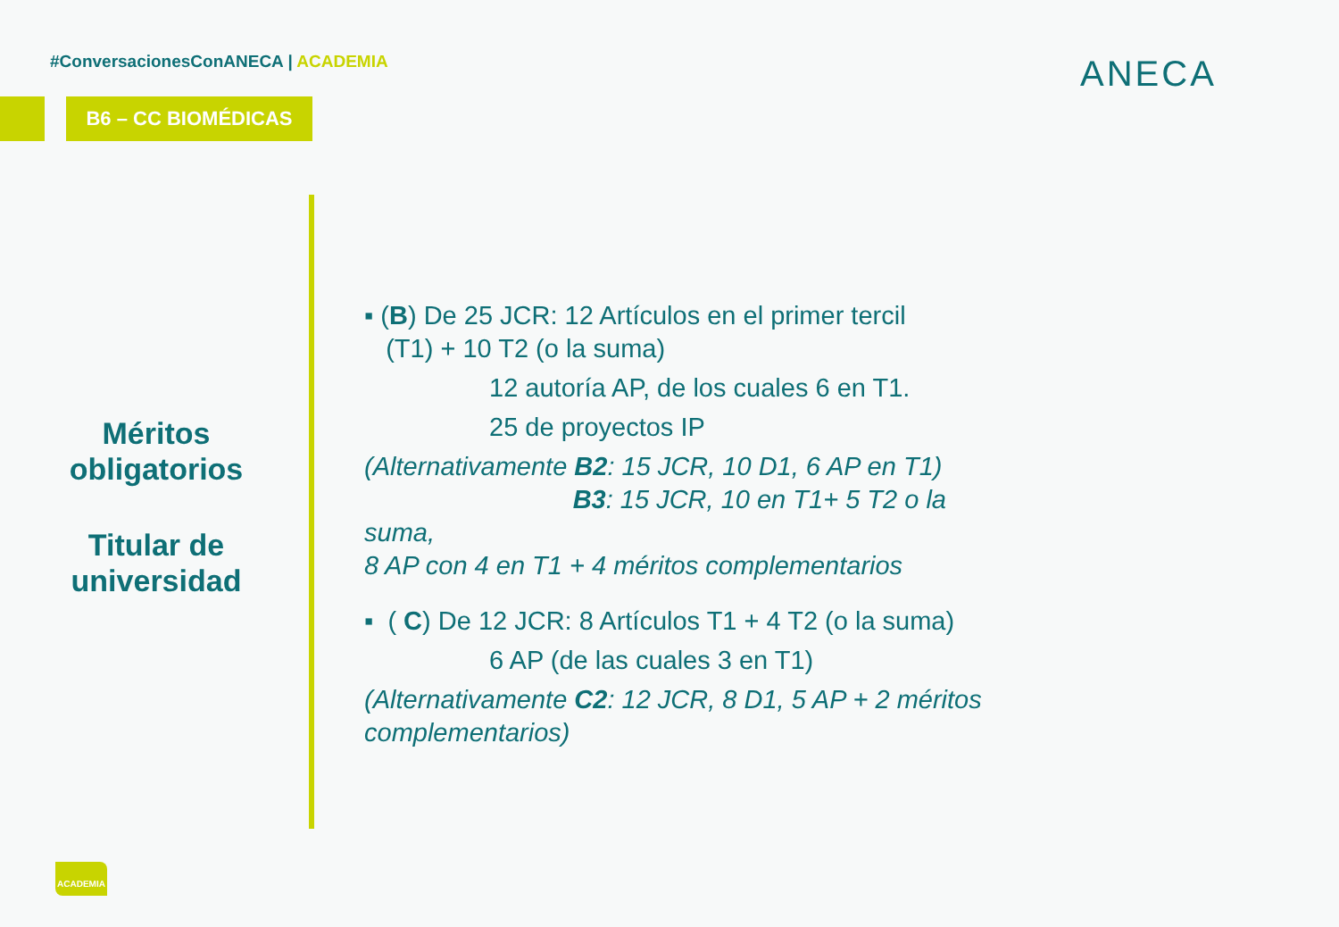#ConversacionesConANECA | ACADEMIA
B6 – CC BIOMÉDICAS
ANECA
Méritos obligatorios
Titular de universidad
▪ (B) De 25 JCR: 12 Artículos en el primer tercil
(T1) + 10 T2 (o la suma)
12 autoría AP, de los cuales 6 en T1.
25 de proyectos IP
(Alternativamente B2: 15 JCR, 10 D1, 6 AP en T1)
B3: 15 JCR, 10 en T1+ 5 T2 o la suma,
8 AP con 4 en T1 + 4 méritos complementarios
▪ ( C) De 12 JCR: 8 Artículos T1 + 4 T2 (o la suma)
6 AP (de las cuales 3 en T1)
(Alternativamente C2: 12 JCR, 8 D1, 5 AP + 2 méritos complementarios)
ACADEMIA